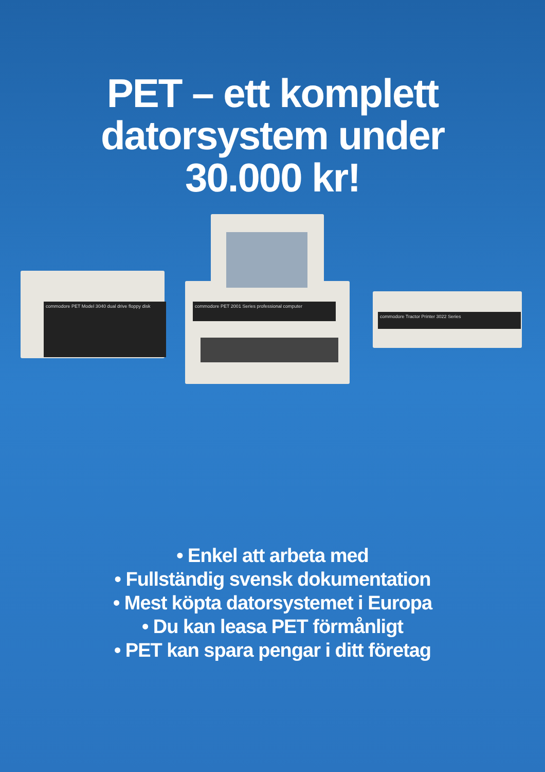PET – ett komplett
datorsystem under
30.000 kr!
commodore PET Model 3040 dual drive floppy disk
commodore PET 2001 Series professional computer
commodore Tractor Printer 3022 Series
• Enkel att arbeta med
• Fullständig svensk dokumentation
• Mest köpta datorsystemet i Europa
• Du kan leasa PET förmånligt
• PET kan spara pengar i ditt företag